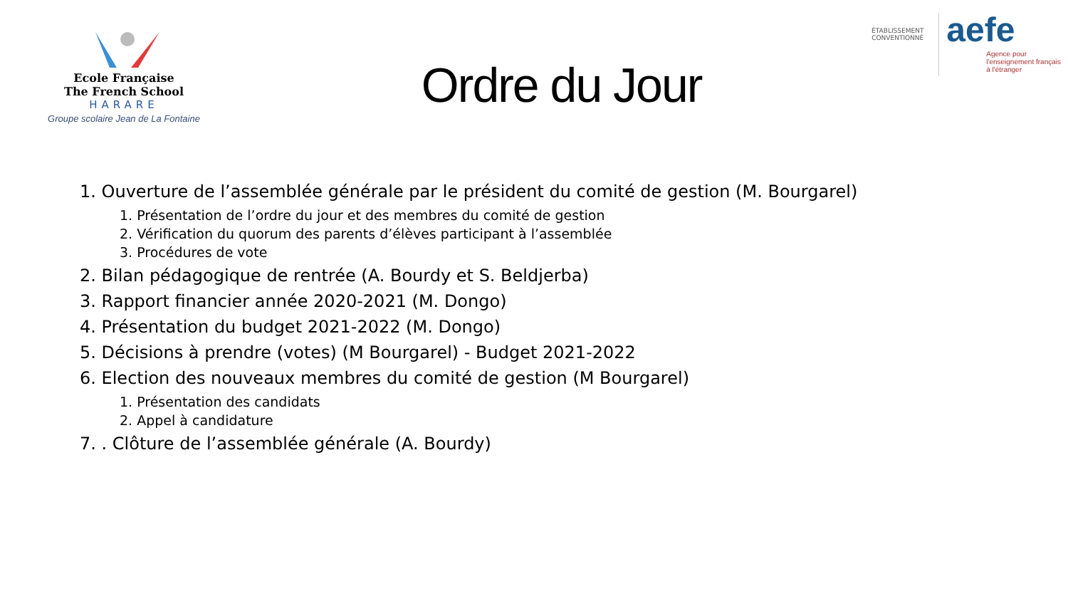Ecole Française
The French School
HARARE
Groupe scolaire Jean de La Fontaine
Ordre du Jour
ÉTABLISSEMENT CONVENTIONNÉ
aefe
Agence pour
l'enseignement français
à l'étranger
1. Ouverture de l’assemblée générale par le président du comité de gestion (M. Bourgarel)
1. Présentation de l’ordre du jour et des membres du comité de gestion
2. Vérification du quorum des parents d’élèves participant à l’assemblée
3. Procédures de vote
2. Bilan pédagogique de rentrée (A. Bourdy et S. Beldjerba)
3. Rapport financier année 2020-2021 (M. Dongo)
4. Présentation du budget 2021-2022 (M. Dongo)
5. Décisions à prendre (votes) (M Bourgarel) - Budget 2021-2022
6. Election des nouveaux membres du comité de gestion (M Bourgarel)
1. Présentation des candidats
2. Appel à candidature
7. . Clôture de l’assemblée générale (A. Bourdy)